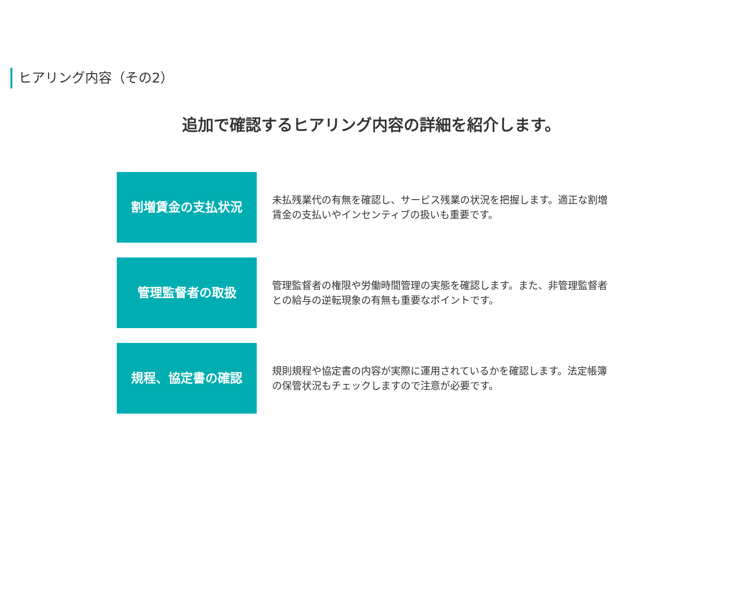ヒアリング内容（その2）
追加で確認するヒアリング内容の詳細を紹介します。
割増賃金の支払状況
未払残業代の有無を確認し、サービス残業の状況を把握します。適正な割増賃金の支払いやインセンティブの扱いも重要です。
管理監督者の取扱
管理監督者の権限や労働時間管理の実態を確認します。また、非管理監督者との給与の逆転現象の有無も重要なポイントです。
規程、協定書の確認
規則規程や協定書の内容が実際に運用されているかを確認します。法定帳簿の保管状況もチェックしますので注意が必要です。